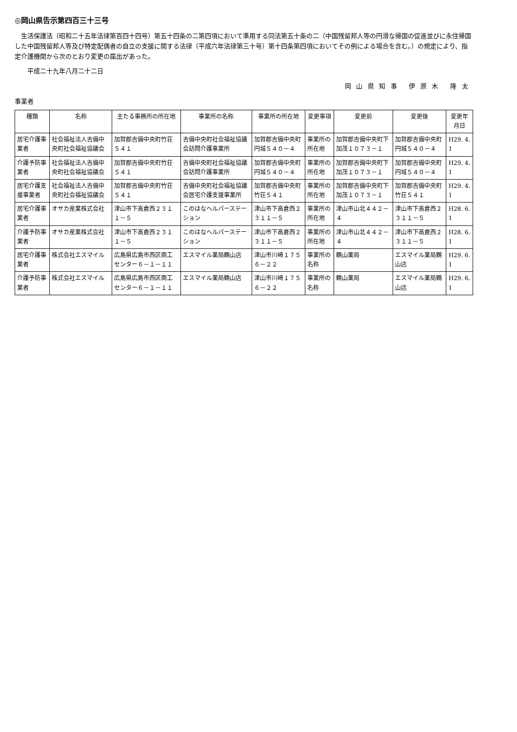◎岡山県告示第四百三十三号
　生活保護法（昭和二十五年法律第百四十四号）第五十四条の二第四項において準用する同法第五十条の二（中国残留邦人等の円滑な帰国の促進並びに永住帰国した中国残留邦人等及び特定配偶者の自立の支援に関する法律（平成六年法律第三十号）第十四条第四項においてその例による場合を含む。）の規定により、指定介護機関から次のとおり変更の届出があった。
平成二十九年八月二十二日
岡山県知事 伊原木 隆太
事業者
| 種類 | 名称 | 主たる事務所の所在地 | 事業所の名称 | 事業所の所在地 | 変更事項 | 変更前 | 変更後 | 変更年月日 |
| --- | --- | --- | --- | --- | --- | --- | --- | --- |
| 居宅介護事業者 | 社会福祉法人吉備中央町社会福祉協議会 | 加賀郡吉備中央町竹荘５４１ | 吉備中央町社会福祉協議会訪問介護事業所 | 加賀郡吉備中央町円城５４０－４ | 事業所の所在地 | 加賀郡吉備中央町下加茂１０７３－１ | 加賀郡吉備中央町円城５４０－４ | H29. 4. 1 |
| 介護予防事業者 | 社会福祉法人吉備中央町社会福祉協議会 | 加賀郡吉備中央町竹荘５４１ | 吉備中央町社会福祉協議会訪問介護事業所 | 加賀郡吉備中央町円城５４０－４ | 事業所の所在地 | 加賀郡吉備中央町下加茂１０７３－１ | 加賀郡吉備中央町円城５４０－４ | H29. 4. 1 |
| 居宅介護支援事業者 | 社会福祉法人吉備中央町社会福祉協議会 | 加賀郡吉備中央町竹荘５４１ | 吉備中央町社会福祉協議会居宅介護支援事業所 | 加賀郡吉備中央町竹荘５４１ | 事業所の所在地 | 加賀郡吉備中央町下加茂１０７３－１ | 加賀郡吉備中央町竹荘５４１ | H29. 4. 1 |
| 居宅介護事業者 | オサカ産業株式会社 | 津山市下高倉西２３１１－５ | このはなヘルパーステーション | 津山市下高倉西２３１１－５ | 事業所の所在地 | 津山市山北４４２－４ | 津山市下高倉西２３１１－５ | H28. 6. 1 |
| 介護予防事業者 | オサカ産業株式会社 | 津山市下高倉西２３１１－５ | このはなヘルパーステーション | 津山市下高倉西２３１１－５ | 事業所の所在地 | 津山市山北４４２－４ | 津山市下高倉西２３１１－５ | H28. 6. 1 |
| 居宅介護事業者 | 株式会社エスマイル | 広島県広島市西区商工センター６－１－１１ | エスマイル薬局鶴山店 | 津山市川崎１７５６－２２ | 事業所の名称 | 鶴山薬局 | エスマイル薬局鶴山店 | H29. 6. 1 |
| 介護予防事業者 | 株式会社エスマイル | 広島県広島市西区商工センター６－１－１１ | エスマイル薬局鶴山店 | 津山市川崎１７５６－２２ | 事業所の名称 | 鶴山薬局 | エスマイル薬局鶴山店 | H29. 6. 1 |